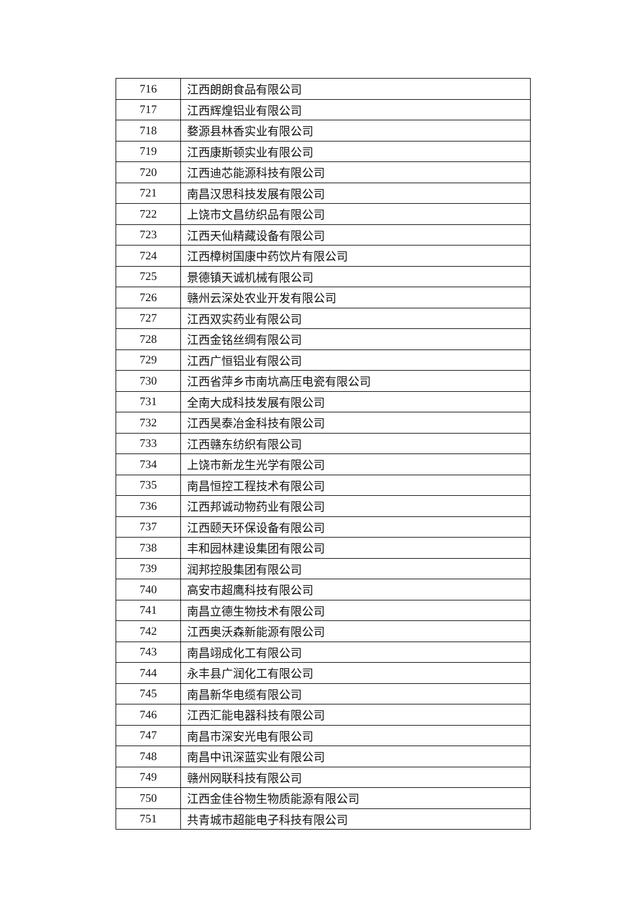| 716 | 江西朗朗食品有限公司 |
| 717 | 江西辉煌铝业有限公司 |
| 718 | 婺源县林香实业有限公司 |
| 719 | 江西康斯顿实业有限公司 |
| 720 | 江西迪芯能源科技有限公司 |
| 721 | 南昌汉思科技发展有限公司 |
| 722 | 上饶市文昌纺织品有限公司 |
| 723 | 江西天仙精藏设备有限公司 |
| 724 | 江西樟树国康中药饮片有限公司 |
| 725 | 景德镇天诚机械有限公司 |
| 726 | 赣州云深处农业开发有限公司 |
| 727 | 江西双实药业有限公司 |
| 728 | 江西金铭丝绸有限公司 |
| 729 | 江西广恒铝业有限公司 |
| 730 | 江西省萍乡市南坑高压电瓷有限公司 |
| 731 | 全南大成科技发展有限公司 |
| 732 | 江西昊泰冶金科技有限公司 |
| 733 | 江西赣东纺织有限公司 |
| 734 | 上饶市新龙生光学有限公司 |
| 735 | 南昌恒控工程技术有限公司 |
| 736 | 江西邦诚动物药业有限公司 |
| 737 | 江西颐天环保设备有限公司 |
| 738 | 丰和园林建设集团有限公司 |
| 739 | 润邦控股集团有限公司 |
| 740 | 高安市超鹰科技有限公司 |
| 741 | 南昌立德生物技术有限公司 |
| 742 | 江西奥沃森新能源有限公司 |
| 743 | 南昌翊成化工有限公司 |
| 744 | 永丰县广润化工有限公司 |
| 745 | 南昌新华电缆有限公司 |
| 746 | 江西汇能电器科技有限公司 |
| 747 | 南昌市深安光电有限公司 |
| 748 | 南昌中讯深蓝实业有限公司 |
| 749 | 赣州网联科技有限公司 |
| 750 | 江西金佳谷物生物质能源有限公司 |
| 751 | 共青城市超能电子科技有限公司 |